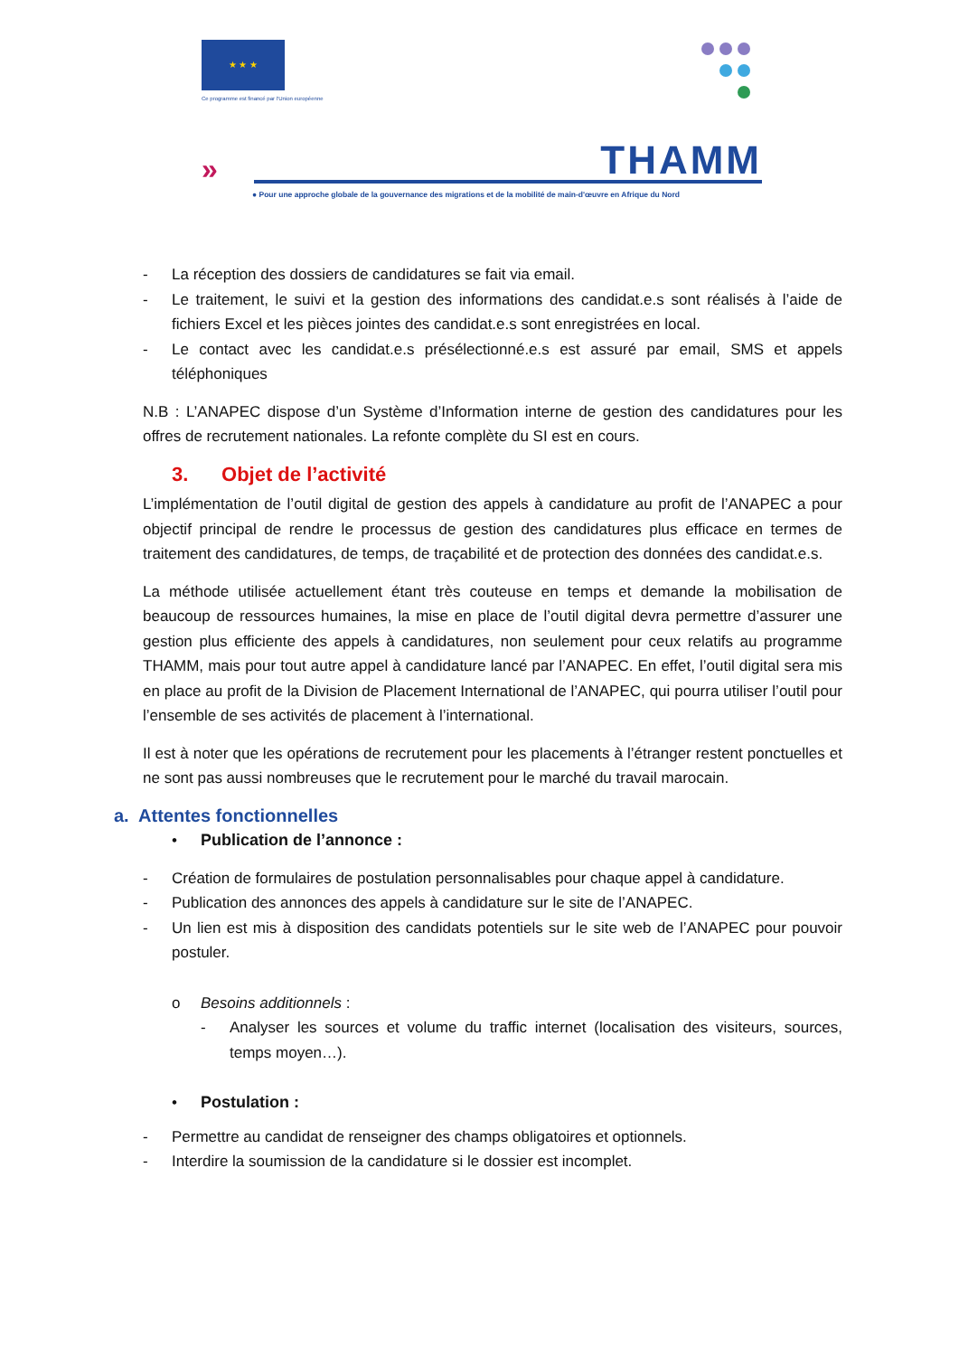★ ★ ★
Ce programme est financé par l'Union européenne
» THAMM
● Pour une approche globale de la gouvernance des migrations et de la mobilité de main-d'œuvre en Afrique du Nord
- La réception des dossiers de candidatures se fait via email.
- Le traitement, le suivi et la gestion des informations des candidat.e.s sont réalisés à l’aide de fichiers Excel et les pièces jointes des candidat.e.s sont enregistrées en local.
- Le contact avec les candidat.e.s présélectionné.e.s est assuré par email, SMS et appels téléphoniques
N.B : L’ANAPEC dispose d’un Système d’Information interne de gestion des candidatures pour les offres de recrutement nationales. La refonte complète du SI est en cours.
3. Objet de l’activité
L’implémentation de l’outil digital de gestion des appels à candidature au profit de l’ANAPEC a pour objectif principal de rendre le processus de gestion des candidatures plus efficace en termes de traitement des candidatures, de temps, de traçabilité et de protection des données des candidat.e.s.
La méthode utilisée actuellement étant très couteuse en temps et demande la mobilisation de beaucoup de ressources humaines, la mise en place de l’outil digital devra permettre d’assurer une gestion plus efficiente des appels à candidatures, non seulement pour ceux relatifs au programme THAMM, mais pour tout autre appel à candidature lancé par l’ANAPEC. En effet, l’outil digital sera mis en place au profit de la Division de Placement International de l’ANAPEC, qui pourra utiliser l’outil pour l’ensemble de ses activités de placement à l’international.
Il est à noter que les opérations de recrutement pour les placements à l’étranger restent ponctuelles et ne sont pas aussi nombreuses que le recrutement pour le marché du travail marocain.
a. Attentes fonctionnelles
• Publication de l’annonce :
- Création de formulaires de postulation personnalisables pour chaque appel à candidature.
- Publication des annonces des appels à candidature sur le site de l’ANAPEC.
- Un lien est mis à disposition des candidats potentiels sur le site web de l’ANAPEC pour pouvoir postuler.
o Besoins additionnels :
- Analyser les sources et volume du traffic internet (localisation des visiteurs, sources, temps moyen…).
• Postulation :
- Permettre au candidat de renseigner des champs obligatoires et optionnels.
- Interdire la soumission de la candidature si le dossier est incomplet.